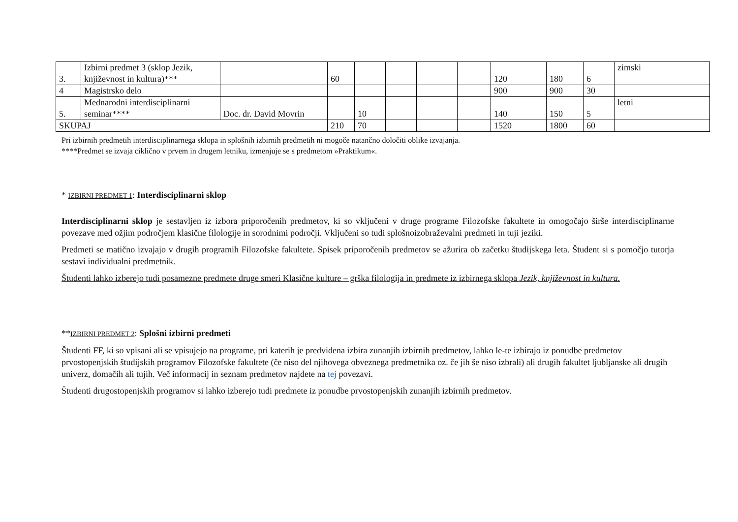| 3. | Izbirni predmet 3 (sklop Jezik, književnost in kultura)*** | | 60 | | | | | 120 | 180 | 6 | zimski |
| 4 | Magistrsko delo | | | | | | | 900 | 900 | 30 | |
| 5. | Mednarodni interdisciplinarni seminar**** | Doc. dr. David Movrin | | 10 | | | | 140 | 150 | 5 | letni |
| SKUPAJ | | | 210 | 70 | | | | 1520 | 1800 | 60 | |
Pri izbirnih predmetih interdisciplinarnega sklopa in splošnih izbirnih predmetih ni mogoče natančno določiti oblike izvajanja.
****Predmet se izvaja ciklično v prvem in drugem letniku, izmenjuje se s predmetom »Praktikum«.
* IZBIRNI PREDMET 1: Interdisciplinarni sklop
Interdisciplinarni sklop je sestavljen iz izbora priporočenih predmetov, ki so vključeni v druge programe Filozofske fakultete in omogočajo širše interdisciplinarne povezave med ožjim področjem klasične filologije in sorodnimi področji. Vključeni so tudi splošnoizobraževalni predmeti in tuji jeziki.
Predmeti se matično izvajajo v drugih programih Filozofske fakultete. Spisek priporočenih predmetov se ažurira ob začetku študijskega leta. Študent si s pomočjo tutorja sestavi individualni predmetnik.
Študenti lahko izberejo tudi posamezne predmete druge smeri Klasične kulture – grška filologija in predmete iz izbirnega sklopa Jezik, književnost in kultura.
**IZBIRNI PREDMET 2: Splošni izbirni predmeti
Študenti FF, ki so vpisani ali se vpisujejo na programe, pri katerih je predvidena izbira zunanjih izbirnih predmetov, lahko le-te izbirajo iz ponudbe predmetov prvostopenjskih študijskih programov Filozofske fakultete (če niso del njihovega obveznega predmetnika oz. če jih še niso izbrali) ali drugih fakultet ljubljanske ali drugih univerz, domačih ali tujih. Več informacij in seznam predmetov najdete na tej povezavi.
Študenti drugostopenjskih programov si lahko izberejo tudi predmete iz ponudbe prvostopenjskih zunanjih izbirnih predmetov.